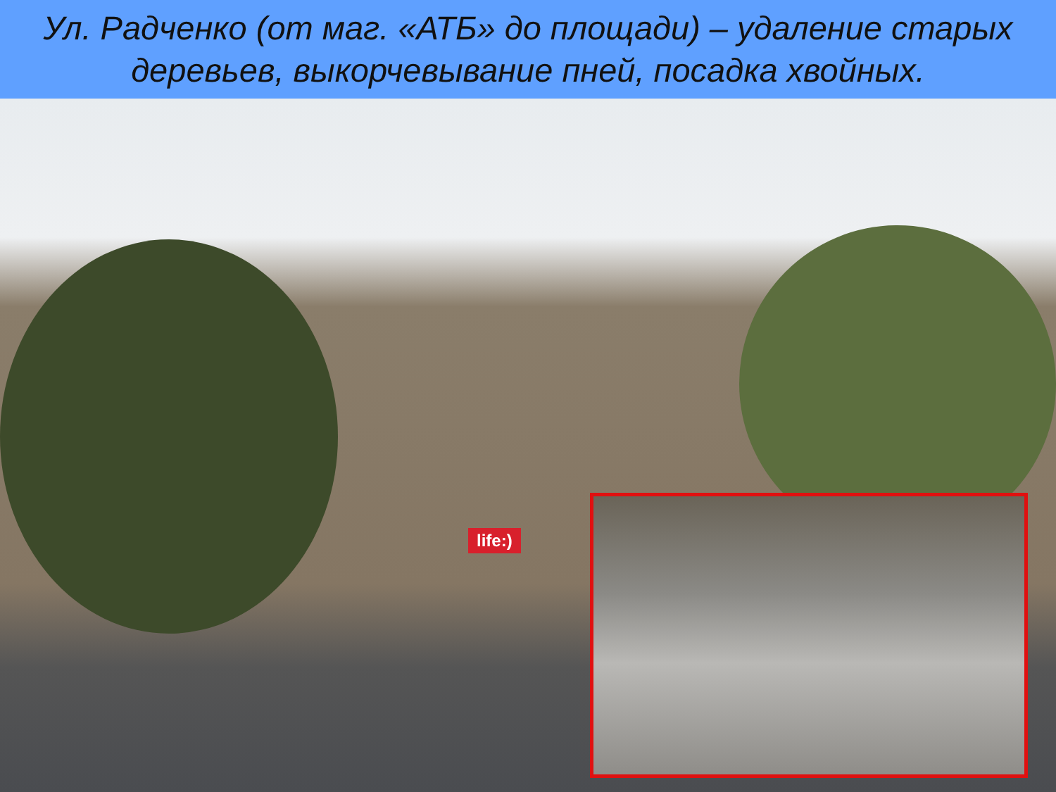Ул. Радченко (от маг. «АТБ» до площади) – удаление старых деревьев, выкорчевывание пней, посадка хвойных.
life:)